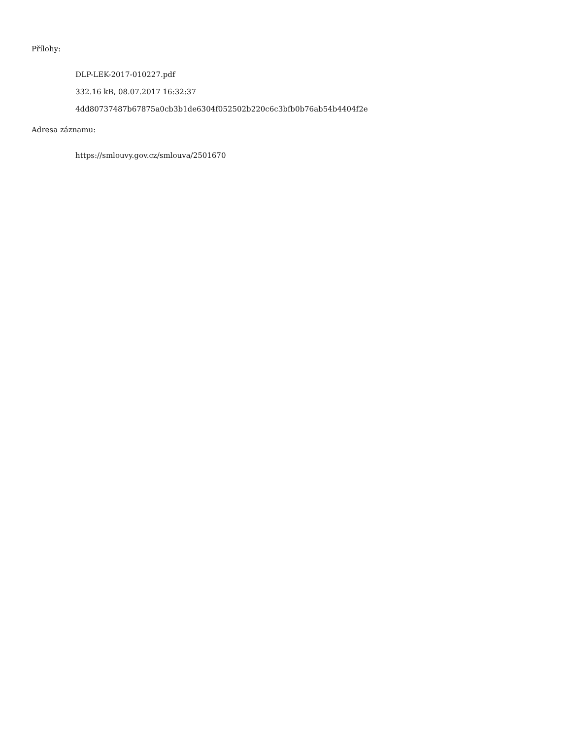Přílohy:
DLP-LEK-2017-010227.pdf
332.16 kB, 08.07.2017 16:32:37
4dd80737487b67875a0cb3b1de6304f052502b220c6c3bfb0b76ab54b4404f2e
Adresa záznamu:
https://smlouvy.gov.cz/smlouva/2501670